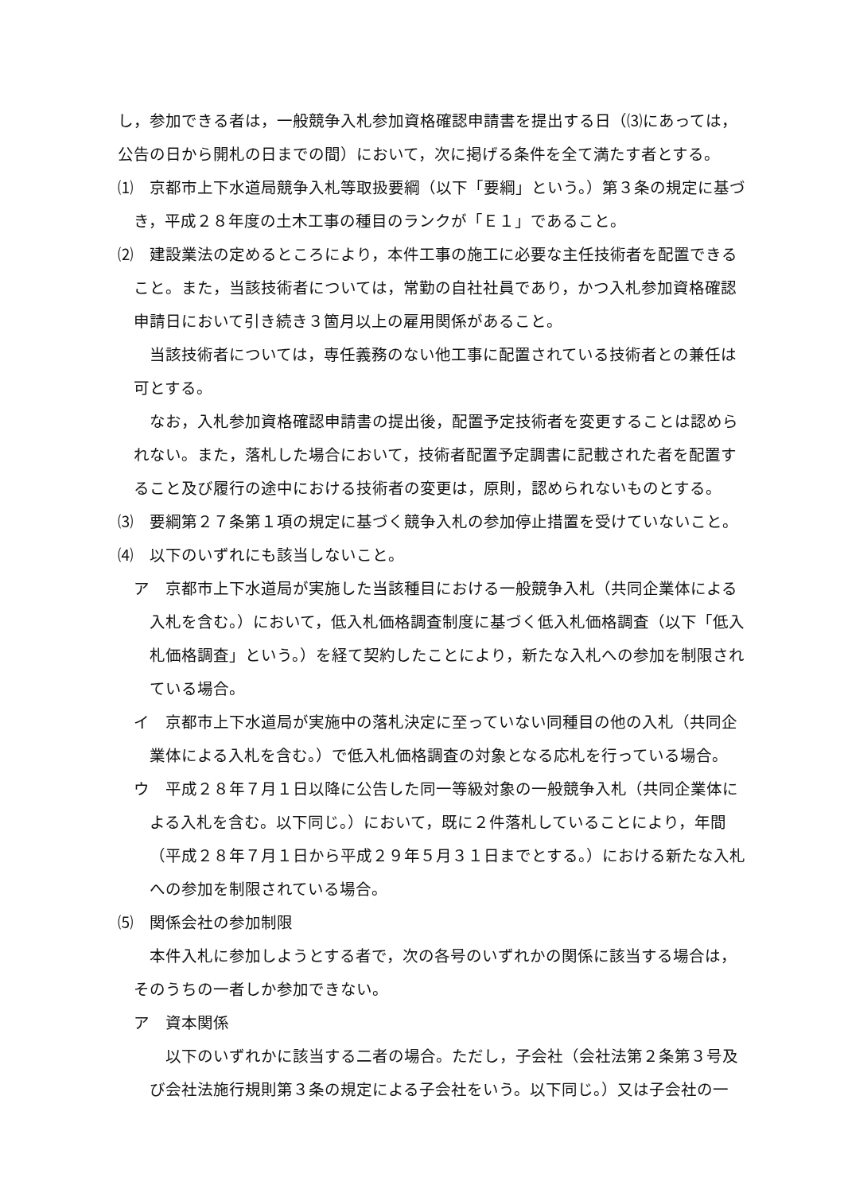し，参加できる者は，一般競争入札参加資格確認申請書を提出する日（⑶にあっては，公告の日から開札の日までの間）において，次に掲げる条件を全て満たす者とする。
⑴　京都市上下水道局競争入札等取扱要綱（以下「要綱」という。）第３条の規定に基づき，平成２８年度の土木工事の種目のランクが「Ｅ１」であること。
⑵　建設業法の定めるところにより，本件工事の施工に必要な主任技術者を配置できること。また，当該技術者については，常勤の自社社員であり，かつ入札参加資格確認申請日において引き続き３箇月以上の雇用関係があること。
当該技術者については，専任義務のない他工事に配置されている技術者との兼任は可とする。
なお，入札参加資格確認申請書の提出後，配置予定技術者を変更することは認められない。また，落札した場合において，技術者配置予定調書に記載された者を配置すること及び履行の途中における技術者の変更は，原則，認められないものとする。
⑶　要綱第２７条第１項の規定に基づく競争入札の参加停止措置を受けていないこと。
⑷　以下のいずれにも該当しないこと。
ア　京都市上下水道局が実施した当該種目における一般競争入札（共同企業体による入札を含む。）において，低入札価格調査制度に基づく低入札価格調査（以下「低入札価格調査」という。）を経て契約したことにより，新たな入札への参加を制限されている場合。
イ　京都市上下水道局が実施中の落札決定に至っていない同種目の他の入札（共同企業体による入札を含む。）で低入札価格調査の対象となる応札を行っている場合。
ウ　平成２８年７月１日以降に公告した同一等級対象の一般競争入札（共同企業体による入札を含む。以下同じ。）において，既に２件落札していることにより，年間（平成２８年７月１日から平成２９年５月３１日までとする。）における新たな入札への参加を制限されている場合。
⑸　関係会社の参加制限
本件入札に参加しようとする者で，次の各号のいずれかの関係に該当する場合は，そのうちの一者しか参加できない。
ア　資本関係
以下のいずれかに該当する二者の場合。ただし，子会社（会社法第２条第３号及び会社法施行規則第３条の規定による子会社をいう。以下同じ。）又は子会社の一